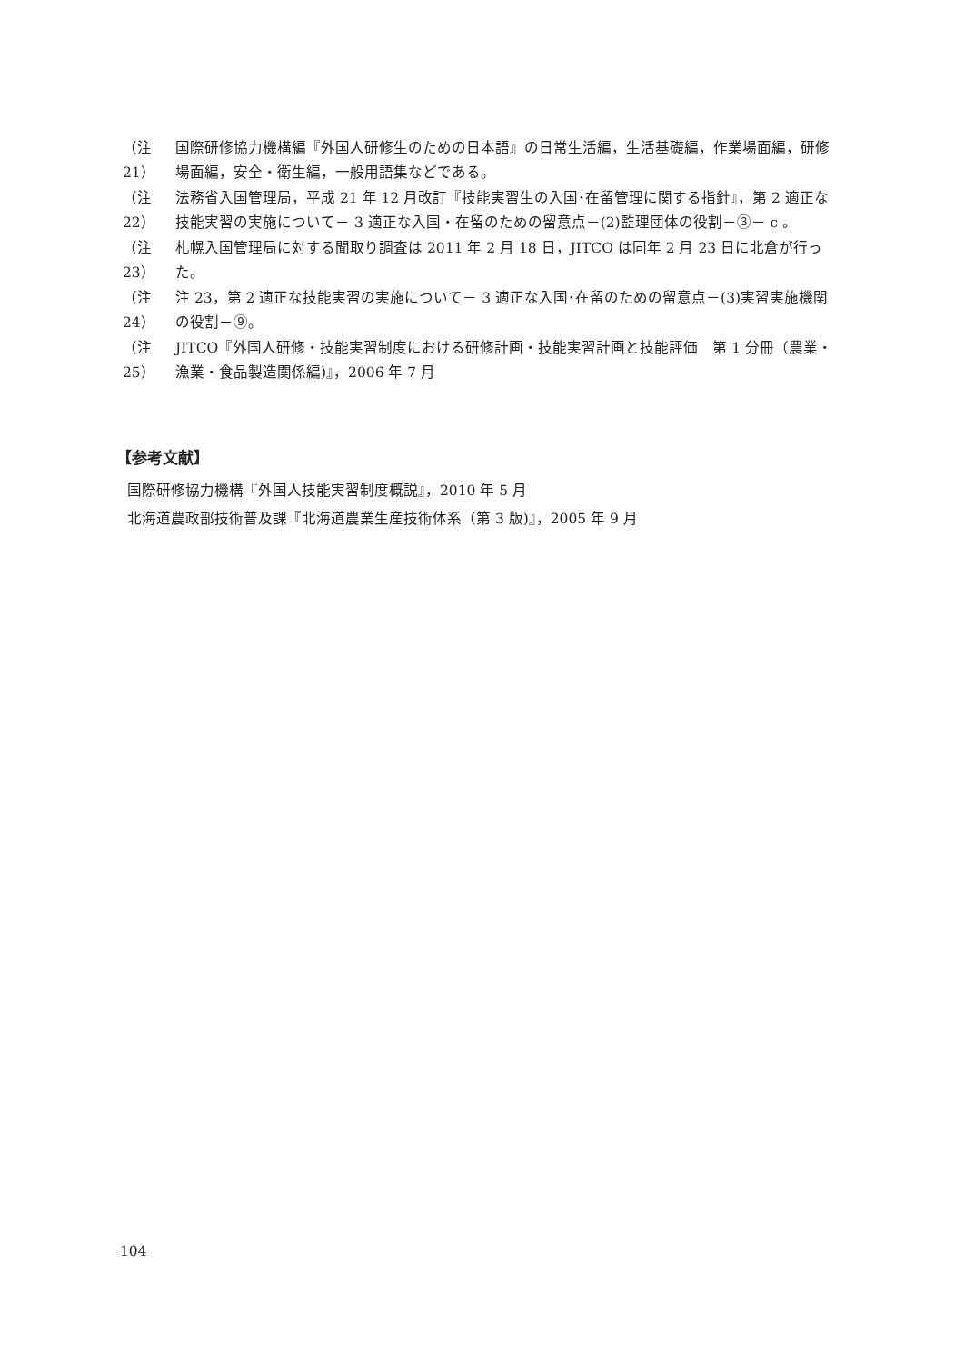（注21） 国際研修協力機構編『外国人研修生のための日本語』の日常生活編，生活基礎編，作業場面編，研修場面編，安全・衛生編，一般用語集などである。
（注22） 法務省入国管理局，平成 21 年 12 月改訂『技能実習生の入国･在留管理に関する指針』，第 2 適正な技能実習の実施について－ 3 適正な入国・在留のための留意点－(2)監理団体の役割－③－ c 。
（注23） 札幌入国管理局に対する聞取り調査は 2011 年 2 月 18 日，JITCO は同年 2 月 23 日に北倉が行った。
（注24） 注 23，第 2 適正な技能実習の実施について－ 3 適正な入国･在留のための留意点－(3)実習実施機関の役割－⑨。
（注25） JITCO『外国人研修・技能実習制度における研修計画・技能実習計画と技能評価　第 1 分冊（農業・漁業・食品製造関係編)』，2006 年 7 月
【参考文献】
国際研修協力機構『外国人技能実習制度概説』，2010 年 5 月
北海道農政部技術普及課『北海道農業生産技術体系（第 3 版)』，2005 年 9 月
104